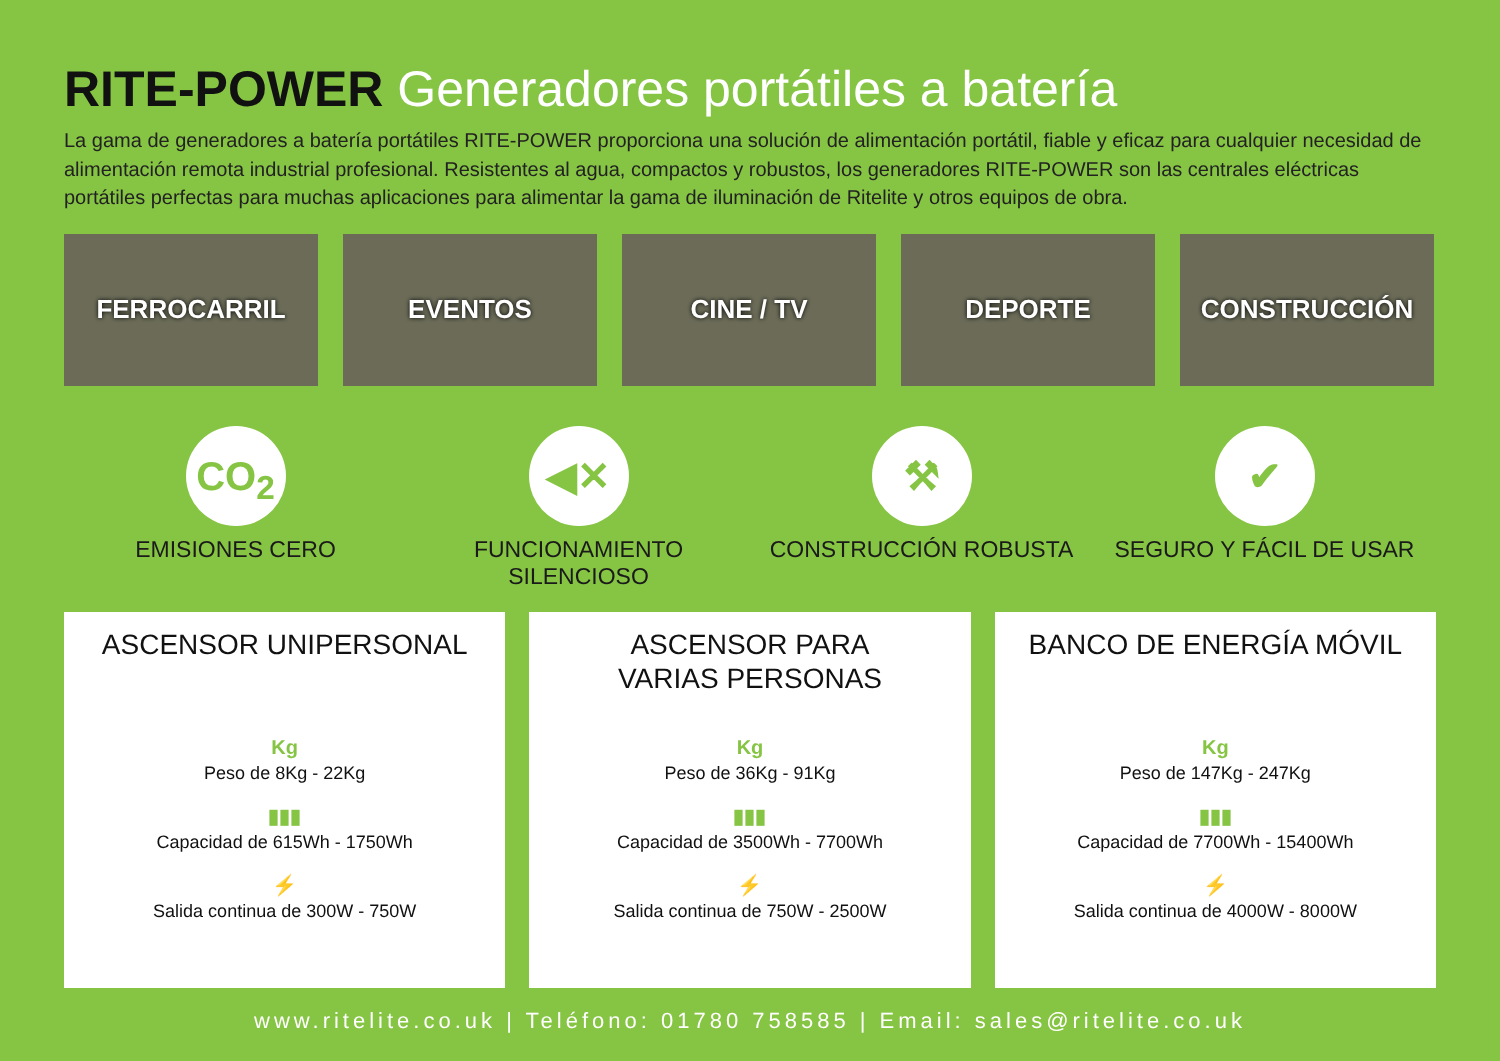RITE-POWER Generadores portátiles a batería
La gama de generadores a batería portátiles RITE-POWER proporciona una solución de alimentación portátil, fiable y eficaz para cualquier necesidad de alimentación remota industrial profesional. Resistentes al agua, compactos y robustos, los generadores RITE-POWER son las centrales eléctricas portátiles perfectas para muchas aplicaciones para alimentar la gama de iluminación de Ritelite y otros equipos de obra.
FERROCARRIL EVENTOS CINE / TV DEPORTE CONSTRUCCIÓN
CO<sub>2</sub>
EMISIONES CERO
◀✕
FUNCIONAMIENTO SILENCIOSO
⚒
CONSTRUCCIÓN ROBUSTA
✔
SEGURO Y FÁCIL DE USAR
ASCENSOR UNIPERSONAL
Kg
Peso de 8Kg - 22Kg
▮▮▮
Capacidad de 615Wh - 1750Wh
⚡
Salida continua de 300W - 750W
ASCENSOR PARA
VARIAS PERSONAS
Kg
Peso de 36Kg - 91Kg
▮▮▮
Capacidad de 3500Wh - 7700Wh
⚡
Salida continua de 750W - 2500W
BANCO DE ENERGÍA MÓVIL
Kg
Peso de 147Kg - 247Kg
▮▮▮
Capacidad de 7700Wh - 15400Wh
⚡
Salida continua de 4000W - 8000W
www.ritelite.co.uk | Teléfono: 01780 758585 | Email: sales@ritelite.co.uk